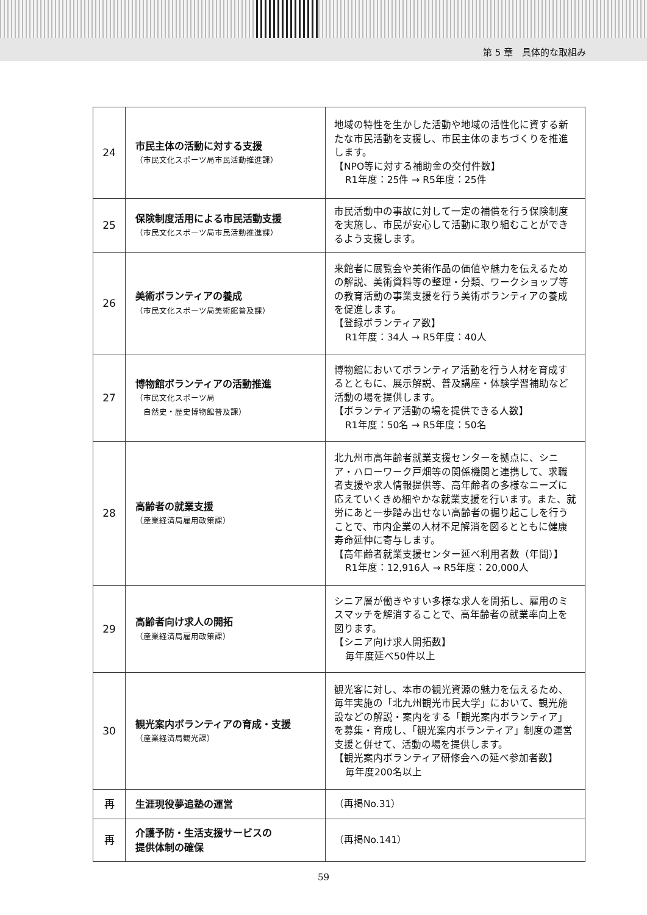第 5 章　具体的な取組み
| 24 | 市民主体の活動に対する支援 （市民文化スポーツ局市民活動推進課） | 地域の特性を生かした活動や地域の活性化に資する新たな市民活動を支援し、市民主体のまちづくりを推進します。 【NPO等に対する補助金の交付件数】 R1年度：25件 → R5年度：25件 |
| 25 | 保険制度活用による市民活動支援 （市民文化スポーツ局市民活動推進課） | 市民活動中の事故に対して一定の補償を行う保険制度を実施し、市民が安心して活動に取り組むことができるよう支援します。 |
| 26 | 美術ボランティアの養成 （市民文化スポーツ局美術館普及課） | 来館者に展覧会や美術作品の価値や魅力を伝えるための解説、美術資料等の整理・分類、ワークショップ等の教育活動の事業支援を行う美術ボランティアの養成を促進します。 【登録ボランティア数】 R1年度：34人 → R5年度：40人 |
| 27 | 博物館ボランティアの活動推進 （市民文化スポーツ局 自然史・歴史博物館普及課） | 博物館においてボランティア活動を行う人材を育成するとともに、展示解説、普及講座・体験学習補助など活動の場を提供します。 【ボランティア活動の場を提供できる人数】 R1年度：50名 → R5年度：50名 |
| 28 | 高齢者の就業支援 （産業経済局雇用政策課） | 北九州市高年齢者就業支援センターを拠点に、シニア・ハローワーク戸畑等の関係機関と連携して、求職者支援や求人情報提供等、高年齢者の多様なニーズに応えていくきめ細やかな就業支援を行います。また、就労にあと一歩踏み出せない高齢者の掘り起こしを行うことで、市内企業の人材不足解消を図るとともに健康寿命延伸に寄与します。 【高年齢者就業支援センター延べ利用者数（年間）】 R1年度：12,916人 → R5年度：20,000人 |
| 29 | 高齢者向け求人の開拓 （産業経済局雇用政策課） | シニア層が働きやすい多様な求人を開拓し、雇用のミスマッチを解消することで、高年齢者の就業率向上を図ります。 【シニア向け求人開拓数】 毎年度延べ50件以上 |
| 30 | 観光案内ボランティアの育成・支援 （産業経済局観光課） | 観光客に対し、本市の観光資源の魅力を伝えるため、毎年実施の「北九州観光市民大学」において、観光施設などの解説・案内をする「観光案内ボランティア」を募集・育成し、「観光案内ボランティア」制度の運営支援と併せて、活動の場を提供します。 【観光案内ボランティア研修会への延べ参加者数】 毎年度200名以上 |
| 再 | 生涯現役夢追塾の運営 | （再掲No.31） |
| 再 | 介護予防・生活支援サービスの 提供体制の確保 | （再掲No.141） |
59